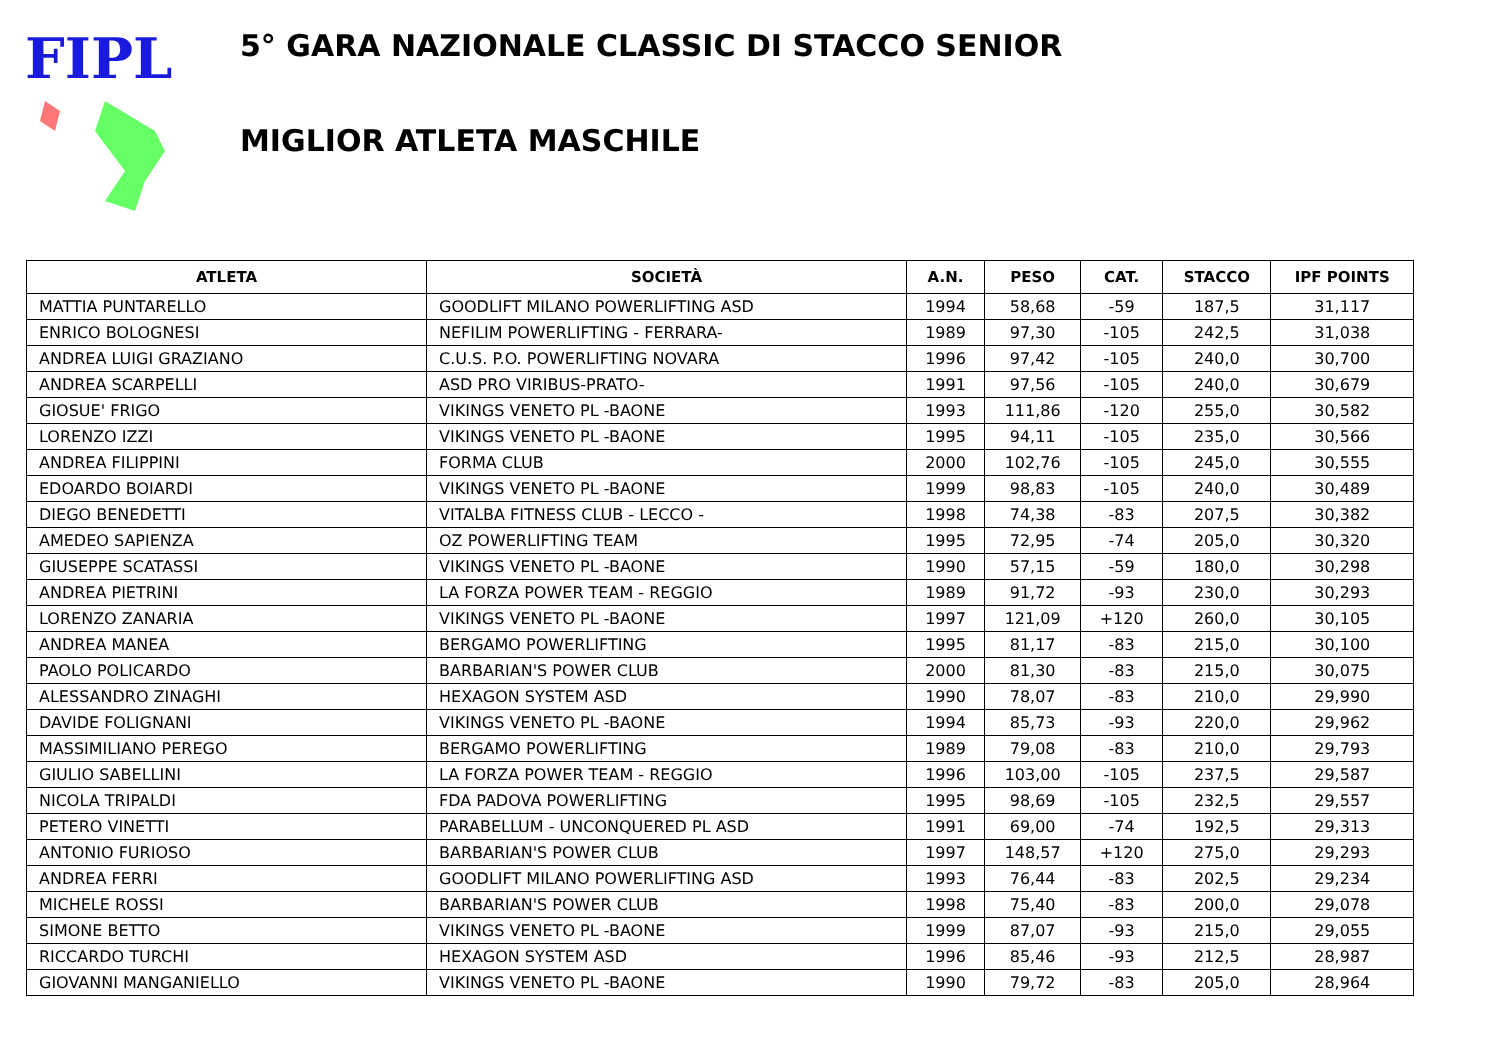FIPL
5° GARA NAZIONALE CLASSIC DI STACCO SENIOR
MIGLIOR ATLETA MASCHILE
| ATLETA | SOCIETÀ | A.N. | PESO | CAT. | STACCO | IPF POINTS |
| --- | --- | --- | --- | --- | --- | --- |
| MATTIA PUNTARELLO | GOODLIFT MILANO POWERLIFTING ASD | 1994 | 58,68 | -59 | 187,5 | 31,117 |
| ENRICO BOLOGNESI | NEFILIM POWERLIFTING - FERRARA- | 1989 | 97,30 | -105 | 242,5 | 31,038 |
| ANDREA LUIGI GRAZIANO | C.U.S. P.O. POWERLIFTING NOVARA | 1996 | 97,42 | -105 | 240,0 | 30,700 |
| ANDREA SCARPELLI | ASD PRO VIRIBUS-PRATO- | 1991 | 97,56 | -105 | 240,0 | 30,679 |
| GIOSUE' FRIGO | VIKINGS VENETO PL -BAONE | 1993 | 111,86 | -120 | 255,0 | 30,582 |
| LORENZO IZZI | VIKINGS VENETO PL -BAONE | 1995 | 94,11 | -105 | 235,0 | 30,566 |
| ANDREA FILIPPINI | FORMA CLUB | 2000 | 102,76 | -105 | 245,0 | 30,555 |
| EDOARDO BOIARDI | VIKINGS VENETO PL -BAONE | 1999 | 98,83 | -105 | 240,0 | 30,489 |
| DIEGO BENEDETTI | VITALBA FITNESS CLUB - LECCO - | 1998 | 74,38 | -83 | 207,5 | 30,382 |
| AMEDEO SAPIENZA | OZ POWERLIFTING TEAM | 1995 | 72,95 | -74 | 205,0 | 30,320 |
| GIUSEPPE SCATASSI | VIKINGS VENETO PL -BAONE | 1990 | 57,15 | -59 | 180,0 | 30,298 |
| ANDREA PIETRINI | LA FORZA POWER TEAM - REGGIO | 1989 | 91,72 | -93 | 230,0 | 30,293 |
| LORENZO ZANARIA | VIKINGS VENETO PL -BAONE | 1997 | 121,09 | +120 | 260,0 | 30,105 |
| ANDREA MANEA | BERGAMO POWERLIFTING | 1995 | 81,17 | -83 | 215,0 | 30,100 |
| PAOLO POLICARDO | BARBARIAN'S POWER CLUB | 2000 | 81,30 | -83 | 215,0 | 30,075 |
| ALESSANDRO ZINAGHI | HEXAGON SYSTEM ASD | 1990 | 78,07 | -83 | 210,0 | 29,990 |
| DAVIDE FOLIGNANI | VIKINGS VENETO PL -BAONE | 1994 | 85,73 | -93 | 220,0 | 29,962 |
| MASSIMILIANO PEREGO | BERGAMO POWERLIFTING | 1989 | 79,08 | -83 | 210,0 | 29,793 |
| GIULIO SABELLINI | LA FORZA POWER TEAM - REGGIO | 1996 | 103,00 | -105 | 237,5 | 29,587 |
| NICOLA TRIPALDI | FDA PADOVA POWERLIFTING | 1995 | 98,69 | -105 | 232,5 | 29,557 |
| PETERO VINETTI | PARABELLUM - UNCONQUERED PL ASD | 1991 | 69,00 | -74 | 192,5 | 29,313 |
| ANTONIO FURIOSO | BARBARIAN'S POWER CLUB | 1997 | 148,57 | +120 | 275,0 | 29,293 |
| ANDREA FERRI | GOODLIFT MILANO POWERLIFTING ASD | 1993 | 76,44 | -83 | 202,5 | 29,234 |
| MICHELE ROSSI | BARBARIAN'S POWER CLUB | 1998 | 75,40 | -83 | 200,0 | 29,078 |
| SIMONE BETTO | VIKINGS VENETO PL -BAONE | 1999 | 87,07 | -93 | 215,0 | 29,055 |
| RICCARDO TURCHI | HEXAGON SYSTEM ASD | 1996 | 85,46 | -93 | 212,5 | 28,987 |
| GIOVANNI MANGANIELLO | VIKINGS VENETO PL -BAONE | 1990 | 79,72 | -83 | 205,0 | 28,964 |